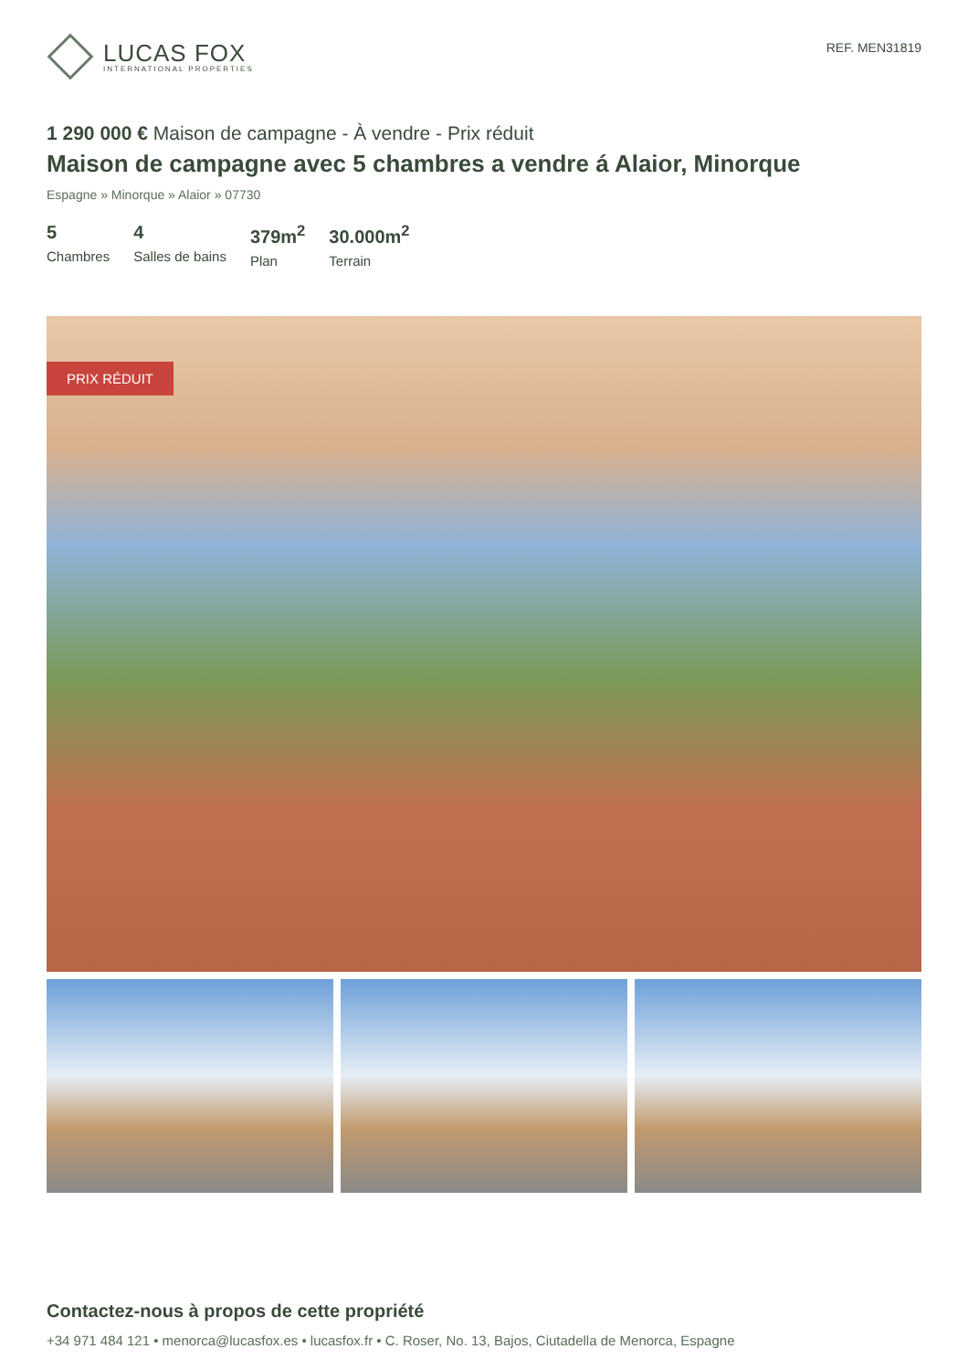LUCAS FOX
INTERNATIONAL PROPERTIES
REF. MEN31819
1 290 000 € Maison de campagne - À vendre - Prix réduit
Maison de campagne avec 5 chambres a vendre á Alaior, Minorque
Espagne » Minorque » Alaior » 07730
5
Chambres
4
Salles de bains
379m<sup>2</sup>
Plan
30.000m<sup>2</sup>
Terrain
PRIX RÉDUIT
Contactez-nous à propos de cette propriété
+34 971 484 121 • menorca@lucasfox.es • lucasfox.fr • C. Roser, No. 13, Bajos, Ciutadella de Menorca, Espagne